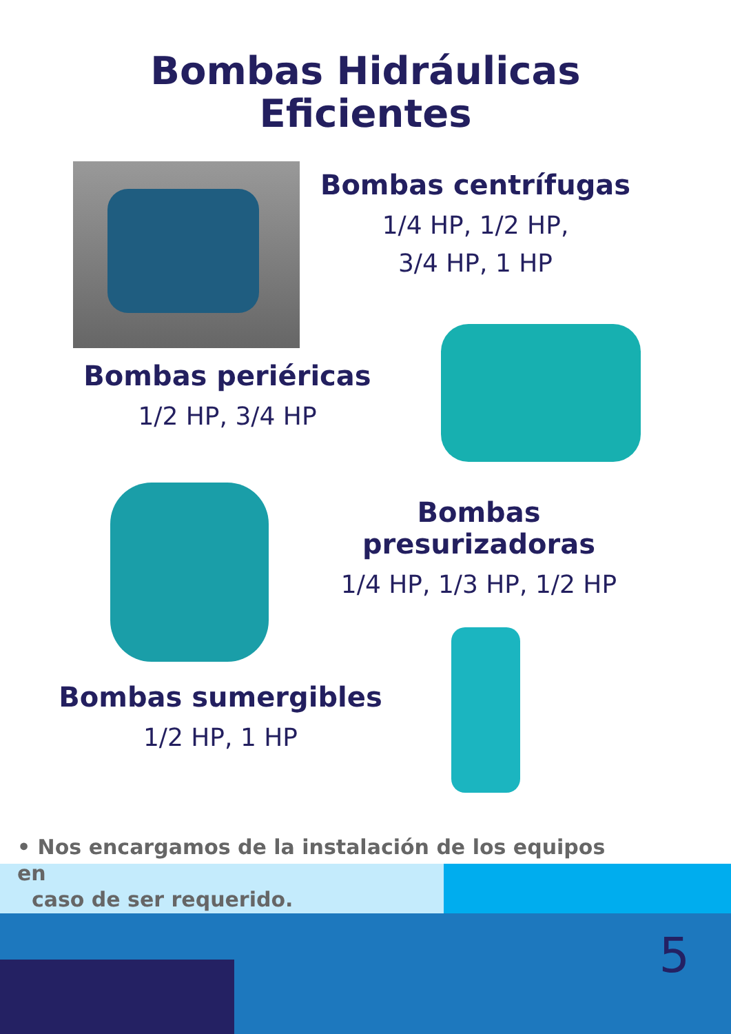Bombas Hidráulicas
Eficientes
Bombas centrífugas
1/4 HP, 1/2 HP,
3/4 HP, 1 HP
Bombas periéricas
1/2 HP, 3/4 HP
Bombas presurizadoras
1/4 HP, 1/3 HP, 1/2 HP
Bombas sumergibles
1/2 HP, 1 HP
• Nos encargamos de la instalación de los equipos en
caso de ser requerido.
5